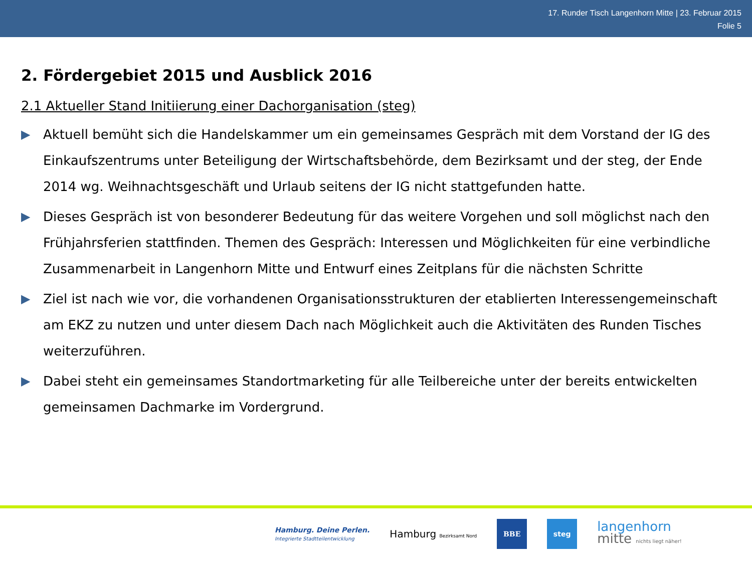17. Runder Tisch Langenhorn Mitte | 23. Februar 2015
Folie 5
2. Fördergebiet 2015 und Ausblick 2016
2.1 Aktueller Stand Initiierung einer Dachorganisation (steg)
▶ Aktuell bemüht sich die Handelskammer um ein gemeinsames Gespräch mit dem Vorstand der IG des Einkaufszentrums unter Beteiligung der Wirtschaftsbehörde, dem Bezirksamt und der steg, der Ende 2014 wg. Weihnachtsgeschäft und Urlaub seitens der IG nicht stattgefunden hatte.
▶ Dieses Gespräch ist von besonderer Bedeutung für das weitere Vorgehen und soll möglichst nach den Frühjahrsferien stattfinden. Themen des Gespräch: Interessen und Möglichkeiten für eine verbindliche Zusammenarbeit in Langenhorn Mitte und Entwurf eines Zeitplans für die nächsten Schritte
▶ Ziel ist nach wie vor, die vorhandenen Organisationsstrukturen der etablierten Interessengemeinschaft am EKZ zu nutzen und unter diesem Dach nach Möglichkeit auch die Aktivitäten des Runden Tisches weiterzuführen.
▶ Dabei steht ein gemeinsames Standortmarketing für alle Teilbereiche unter der bereits entwickelten gemeinsamen Dachmarke im Vordergrund.
Hamburg. Deine Perlen.
Integrierte Stadtteilentwicklung
Hamburg Bezirksamt Nord
BBE steg
langenhorn
mitte nichts liegt näher!